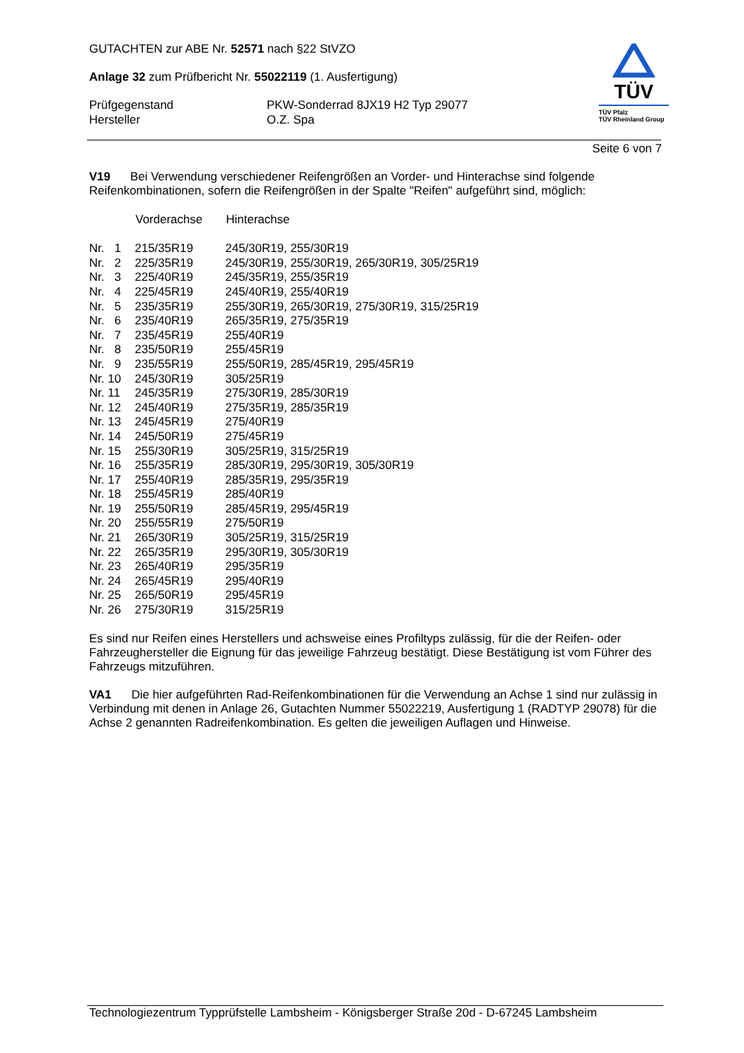GUTACHTEN zur ABE Nr. 52571 nach §22 StVZO
Anlage 32 zum Prüfbericht Nr. 55022119 (1. Ausfertigung)
| Prüfgegenstand | PKW-Sonderrad 8JX19 H2 Typ 29077 |
| Hersteller | O.Z. Spa |
TÜV
TÜV Pfalz
TÜV Rheinland Group
Seite 6 von 7
V19 Bei Verwendung verschiedener Reifengrößen an Vorder- und Hinterachse sind folgende Reifenkombinationen, sofern die Reifengrößen in der Spalte "Reifen" aufgeführt sind, möglich:
| | Vorderachse | Hinterachse |
| --- | --- | --- |
| Nr. 1 | 215/35R19 | 245/30R19, 255/30R19 |
| Nr. 2 | 225/35R19 | 245/30R19, 255/30R19, 265/30R19, 305/25R19 |
| Nr. 3 | 225/40R19 | 245/35R19, 255/35R19 |
| Nr. 4 | 225/45R19 | 245/40R19, 255/40R19 |
| Nr. 5 | 235/35R19 | 255/30R19, 265/30R19, 275/30R19, 315/25R19 |
| Nr. 6 | 235/40R19 | 265/35R19, 275/35R19 |
| Nr. 7 | 235/45R19 | 255/40R19 |
| Nr. 8 | 235/50R19 | 255/45R19 |
| Nr. 9 | 235/55R19 | 255/50R19, 285/45R19, 295/45R19 |
| Nr. 10 | 245/30R19 | 305/25R19 |
| Nr. 11 | 245/35R19 | 275/30R19, 285/30R19 |
| Nr. 12 | 245/40R19 | 275/35R19, 285/35R19 |
| Nr. 13 | 245/45R19 | 275/40R19 |
| Nr. 14 | 245/50R19 | 275/45R19 |
| Nr. 15 | 255/30R19 | 305/25R19, 315/25R19 |
| Nr. 16 | 255/35R19 | 285/30R19, 295/30R19, 305/30R19 |
| Nr. 17 | 255/40R19 | 285/35R19, 295/35R19 |
| Nr. 18 | 255/45R19 | 285/40R19 |
| Nr. 19 | 255/50R19 | 285/45R19, 295/45R19 |
| Nr. 20 | 255/55R19 | 275/50R19 |
| Nr. 21 | 265/30R19 | 305/25R19, 315/25R19 |
| Nr. 22 | 265/35R19 | 295/30R19, 305/30R19 |
| Nr. 23 | 265/40R19 | 295/35R19 |
| Nr. 24 | 265/45R19 | 295/40R19 |
| Nr. 25 | 265/50R19 | 295/45R19 |
| Nr. 26 | 275/30R19 | 315/25R19 |
Es sind nur Reifen eines Herstellers und achsweise eines Profiltyps zulässig, für die der Reifen- oder Fahrzeughersteller die Eignung für das jeweilige Fahrzeug bestätigt. Diese Bestätigung ist vom Führer des Fahrzeugs mitzuführen.
VA1 Die hier aufgeführten Rad-Reifenkombinationen für die Verwendung an Achse 1 sind nur zulässig in Verbindung mit denen in Anlage 26, Gutachten Nummer 55022219, Ausfertigung 1 (RADTYP 29078) für die Achse 2 genannten Radreifenkombination. Es gelten die jeweiligen Auflagen und Hinweise.
Technologiezentrum Typprüfstelle Lambsheim - Königsberger Straße 20d - D-67245 Lambsheim